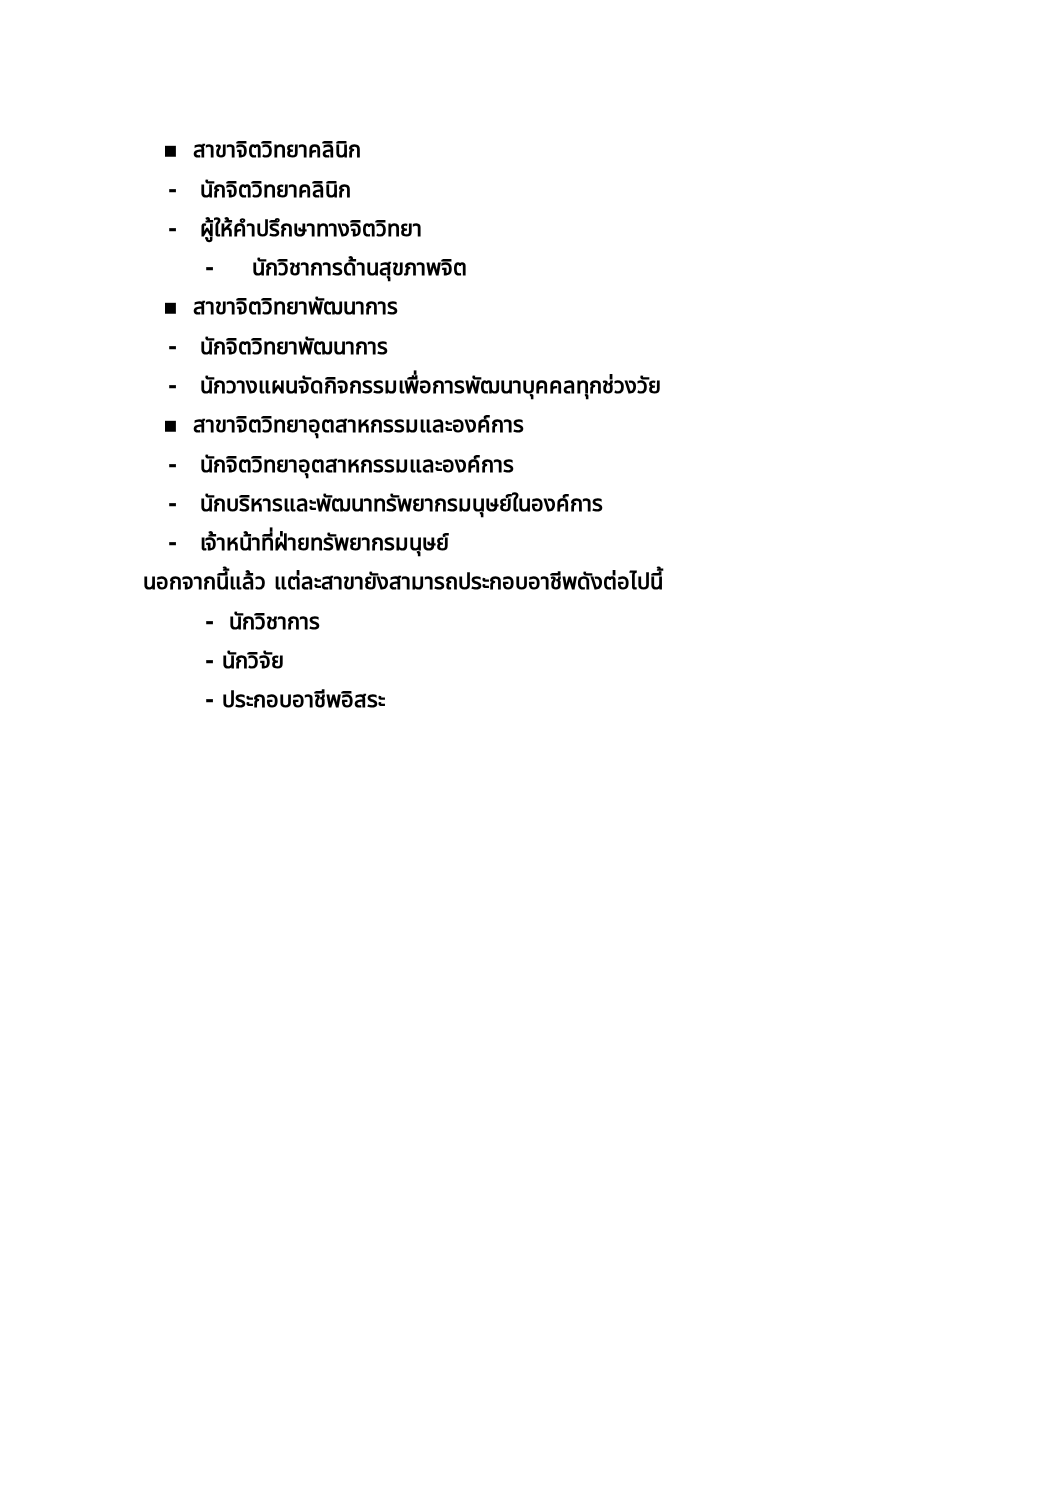▪ สาขาจิตวิทยาคลินิก
- นักจิตวิทยาคลินิก
- ผู้ให้คำปรึกษาทางจิตวิทยา
- นักวิชาการด้านสุขภาพจิต
▪ สาขาจิตวิทยาพัฒนาการ
- นักจิตวิทยาพัฒนาการ
- นักวางแผนจัดกิจกรรมเพื่อการพัฒนาบุคคลทุกช่วงวัย
▪ สาขาจิตวิทยาอุตสาหกรรมและองค์การ
- นักจิตวิทยาอุตสาหกรรมและองค์การ
- นักบริหารและพัฒนาทรัพยากรมนุษย์ในองค์การ
- เจ้าหน้าที่ฝ่ายทรัพยากรมนุษย์
นอกจากนี้แล้ว แต่ละสาขายังสามารถประกอบอาชีพดังต่อไปนี้
- นักวิชาการ
- นักวิจัย
- ประกอบอาชีพอิสระ